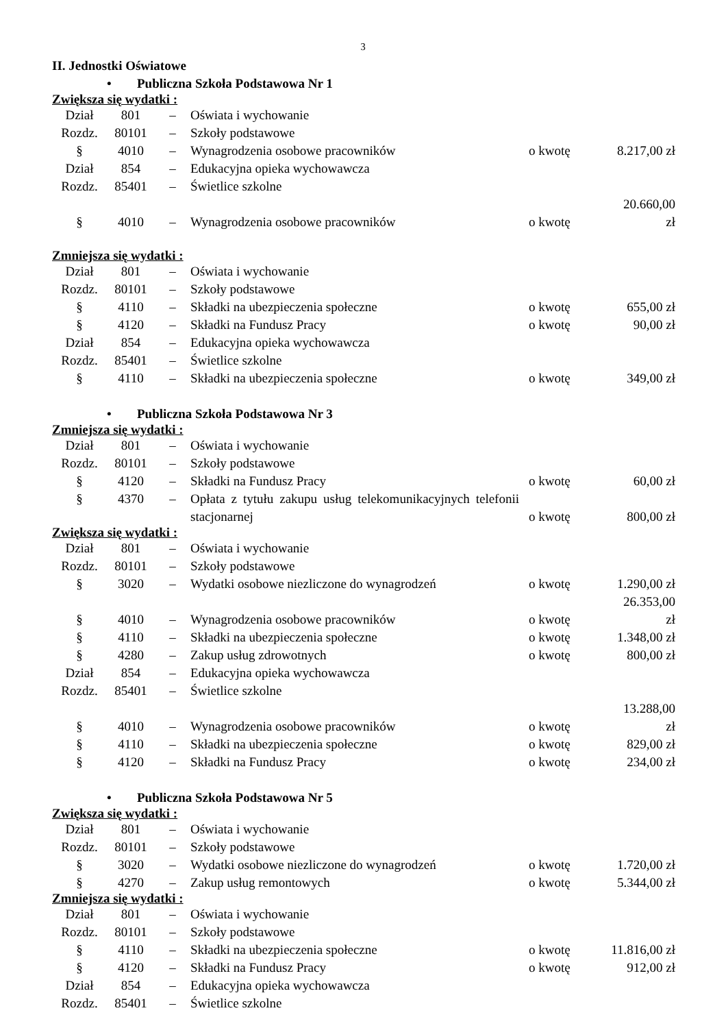3
II. Jednostki Oświatowe
• Publiczna Szkoła Podstawowa Nr 1
Zwiększa się wydatki :
| Dział | 801 | – | Oświata i wychowanie | | |
| Rozdz. | 80101 | – | Szkoły podstawowe | | |
| § | 4010 | – | Wynagrodzenia osobowe pracowników | o kwotę | 8.217,00 zł |
| Dział | 854 | – | Edukacyjna opieka wychowawcza | | |
| Rozdz. | 85401 | – | Świetlice szkolne | | |
| § | 4010 | – | Wynagrodzenia osobowe pracowników | o kwotę | 20.660,00 zł |
Zmniejsza się wydatki :
| Dział | 801 | – | Oświata i wychowanie | | |
| Rozdz. | 80101 | – | Szkoły podstawowe | | |
| § | 4110 | – | Składki na ubezpieczenia społeczne | o kwotę | 655,00 zł |
| § | 4120 | – | Składki na Fundusz Pracy | o kwotę | 90,00 zł |
| Dział | 854 | – | Edukacyjna opieka wychowawcza | | |
| Rozdz. | 85401 | – | Świetlice szkolne | | |
| § | 4110 | – | Składki na ubezpieczenia społeczne | o kwotę | 349,00 zł |
• Publiczna Szkoła Podstawowa Nr 3
Zmniejsza się wydatki :
| Dział | 801 | – | Oświata i wychowanie | | |
| Rozdz. | 80101 | – | Szkoły podstawowe | | |
| § | 4120 | – | Składki na Fundusz Pracy | o kwotę | 60,00 zł |
| § | 4370 | – | Opłata z tytułu zakupu usług telekomunikacyjnych telefonii stacjonarnej | o kwotę | 800,00 zł |
Zwiększa się wydatki :
| Dział | 801 | – | Oświata i wychowanie | | |
| Rozdz. | 80101 | – | Szkoły podstawowe | | |
| § | 3020 | – | Wydatki osobowe niezliczone do wynagrodzeń | o kwotę | 1.290,00 zł |
| § | 4010 | – | Wynagrodzenia osobowe pracowników | o kwotę | 26.353,00 zł |
| § | 4110 | – | Składki na ubezpieczenia społeczne | o kwotę | 1.348,00 zł |
| § | 4280 | – | Zakup usług zdrowotnych | o kwotę | 800,00 zł |
| Dział | 854 | – | Edukacyjna opieka wychowawcza | | |
| Rozdz. | 85401 | – | Świetlice szkolne | | |
| § | 4010 | – | Wynagrodzenia osobowe pracowników | o kwotę | 13.288,00 zł |
| § | 4110 | – | Składki na ubezpieczenia społeczne | o kwotę | 829,00 zł |
| § | 4120 | – | Składki na Fundusz Pracy | o kwotę | 234,00 zł |
• Publiczna Szkoła Podstawowa Nr 5
Zwiększa się wydatki :
| Dział | 801 | – | Oświata i wychowanie | | |
| Rozdz. | 80101 | – | Szkoły podstawowe | | |
| § | 3020 | – | Wydatki osobowe niezliczone do wynagrodzeń | o kwotę | 1.720,00 zł |
| § | 4270 | – | Zakup usług remontowych | o kwotę | 5.344,00 zł |
Zmniejsza się wydatki :
| Dział | 801 | – | Oświata i wychowanie | | |
| Rozdz. | 80101 | – | Szkoły podstawowe | | |
| § | 4110 | – | Składki na ubezpieczenia społeczne | o kwotę | 11.816,00 zł |
| § | 4120 | – | Składki na Fundusz Pracy | o kwotę | 912,00 zł |
| Dział | 854 | – | Edukacyjna opieka wychowawcza | | |
| Rozdz. | 85401 | – | Świetlice szkolne | | |